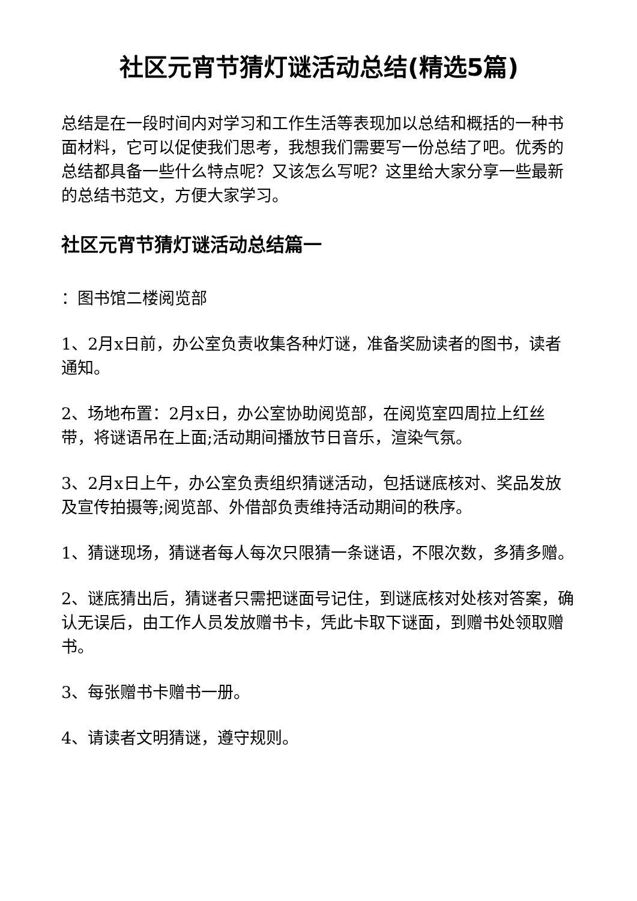社区元宵节猜灯谜活动总结(精选5篇)
总结是在一段时间内对学习和工作生活等表现加以总结和概括的一种书面材料，它可以促使我们思考，我想我们需要写一份总结了吧。优秀的总结都具备一些什么特点呢？又该怎么写呢？这里给大家分享一些最新的总结书范文，方便大家学习。
社区元宵节猜灯谜活动总结篇一
：图书馆二楼阅览部
1、2月x日前，办公室负责收集各种灯谜，准备奖励读者的图书，读者通知。
2、场地布置：2月x日，办公室协助阅览部，在阅览室四周拉上红丝带，将谜语吊在上面;活动期间播放节日音乐，渲染气氛。
3、2月x日上午，办公室负责组织猜谜活动，包括谜底核对、奖品发放及宣传拍摄等;阅览部、外借部负责维持活动期间的秩序。
1、猜谜现场，猜谜者每人每次只限猜一条谜语，不限次数，多猜多赠。
2、谜底猜出后，猜谜者只需把谜面号记住，到谜底核对处核对答案，确认无误后，由工作人员发放赠书卡，凭此卡取下谜面，到赠书处领取赠书。
3、每张赠书卡赠书一册。
4、请读者文明猜谜，遵守规则。